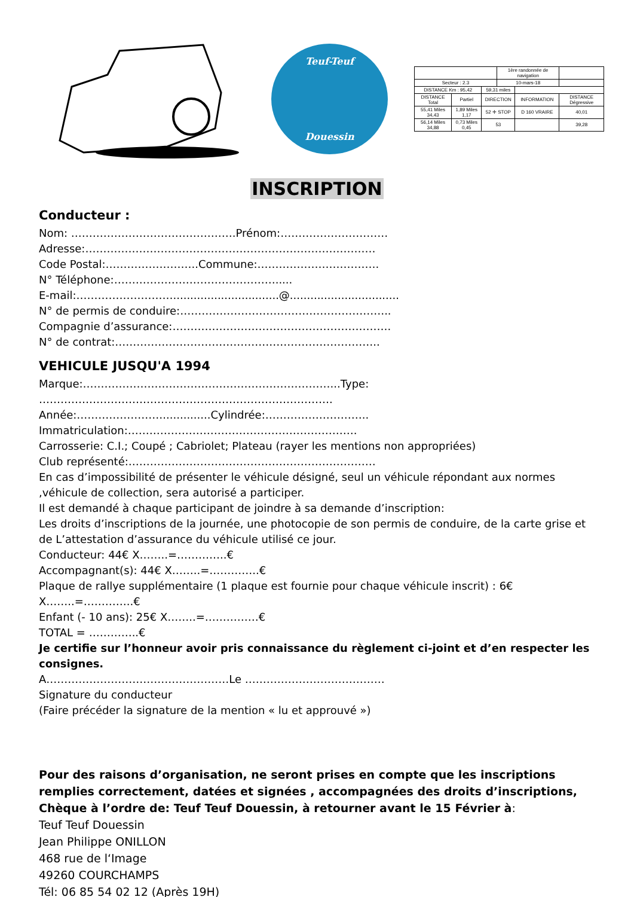Teuf-Teuf
Douessin
| | | | 1ère randonnée de navigation | | |
| Secteur : 2.3 | | | 10-mars-18 | | |
| DISTANCE Km : 95,42 | | 59,31 miles | | | |
| DISTANCE Total | Partiel | DIRECTION | | INFORMATION | DISTANCE Dégressive |
| 55,41 Miles 34,43 | 1,89 Miles 1,17 | 52 ✛ STOP | | D 160 VRAIRE | 40,01 |
| 56,14 Miles 34,88 | 0,73 Miles 0,45 | 53 | | | 39,28 |
INSCRIPTION
Conducteur :
Nom: ……………………………………….Prénom:…………………………
Adresse:………………………………………………………………………
Code Postal:……………………..Commune:…………………………….
N° Téléphone:……………………………………….....
E-mail:………………………...............................@................................
N° de permis de conduire:…………………………………………………..
Compagnie d’assurance:…………………………………………………….
N° de contrat:………………………………………………………………..
VEHICULE JUSQU'A 1994
Marque:……………………………………………………………...Type:
……………………………………………………………………….
Année:……………………..............Cylindrée:………………………..
Immatriculation:……………………………………………………….
Carrosserie: C.I.; Coupé ; Cabriolet; Plateau (rayer les mentions non appropriées)
Club représenté:……………………………………………………………
En cas d’impossibilité de présenter le véhicule désigné, seul un véhicule répondant aux normes ,véhicule de collection, sera autorisé a participer.
Il est demandé à chaque participant de joindre à sa demande d’inscription:
Les droits d’inscriptions de la journée, une photocopie de son permis de conduire, de la carte grise et de L’attestation d’assurance du véhicule utilisé ce jour.
Conducteur: 44€ X……..=…………..€
Accompagnant(s): 44€ X……..=…………..€
Plaque de rallye supplémentaire (1 plaque est fournie pour chaque véhicule inscrit) : 6€ X……..=…………..€
Enfant (- 10 ans): 25€ X……..=……………€
TOTAL = …………..€
Je certifie sur l’honneur avoir pris connaissance du règlement ci-joint et d’en respecter les consignes.
A……………………………………………Le …………………………………
Signature du conducteur
(Faire précéder la signature de la mention « lu et approuvé »)
Pour des raisons d’organisation, ne seront prises en compte que les inscriptions remplies correctement, datées et signées , accompagnées des droits d’inscriptions,
Chèque à l’ordre de: Teuf Teuf Douessin, à retourner avant le 15 Février à:
Teuf Teuf Douessin
Jean Philippe ONILLON
468 rue de l‘Image
49260 COURCHAMPS
Tél: 06 85 54 02 12 (Après 19H)